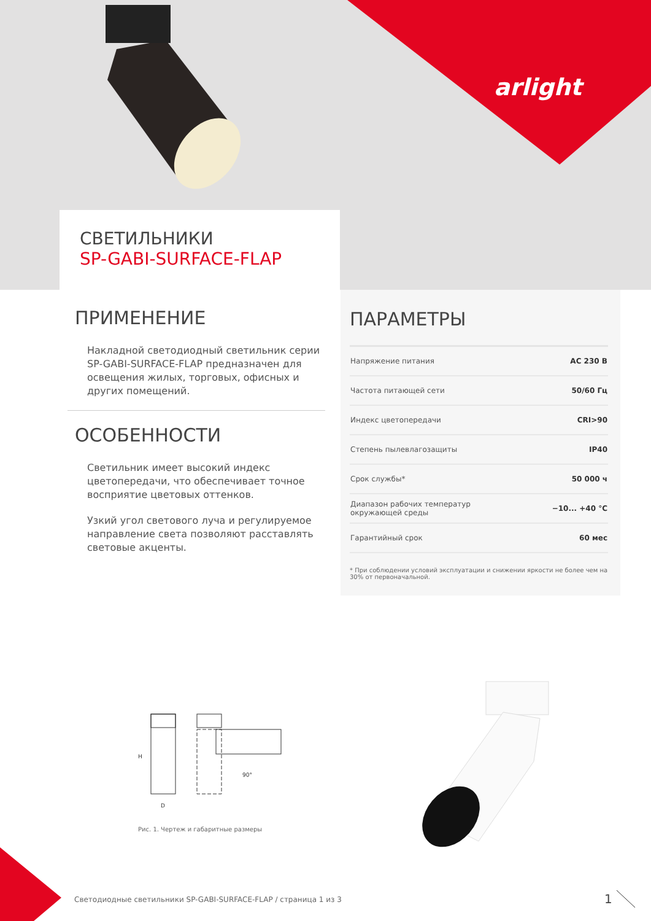H
D
90°
arlight
СВЕТИЛЬНИКИ
SP-GABI-SURFACE-FLAP
ПРИМЕНЕНИЕ
Накладной светодиодный светильник серии SP-GABI-SURFACE-FLAP предназначен для освещения жилых, торговых, офисных и других помещений.
ОСОБЕННОСТИ
Светильник имеет высокий индекс цветопередачи, что обеспечивает точное восприятие цветовых оттенков.
Узкий угол светового луча и регулируемое направление света позволяют расставлять световые акценты.
ПАРАМЕТРЫ
| Напряжение питания | AC 230 В |
| Частота питающей сети | 50/60 Гц |
| Индекс цветопередачи | CRI>90 |
| Степень пылевлагозащиты | IP40 |
| Срок службы* | 50 000 ч |
| Диапазон рабочих температур окружающей среды | −10... +40 °C |
| Гарантийный срок | 60 мес |
* При соблюдении условий эксплуатации и снижении яркости не более чем на 30% от первоначальной.
Рис. 1. Чертеж и габаритные размеры
Светодиодные светильники SP-GABI-SURFACE-FLAP / страница 1 из 3
1